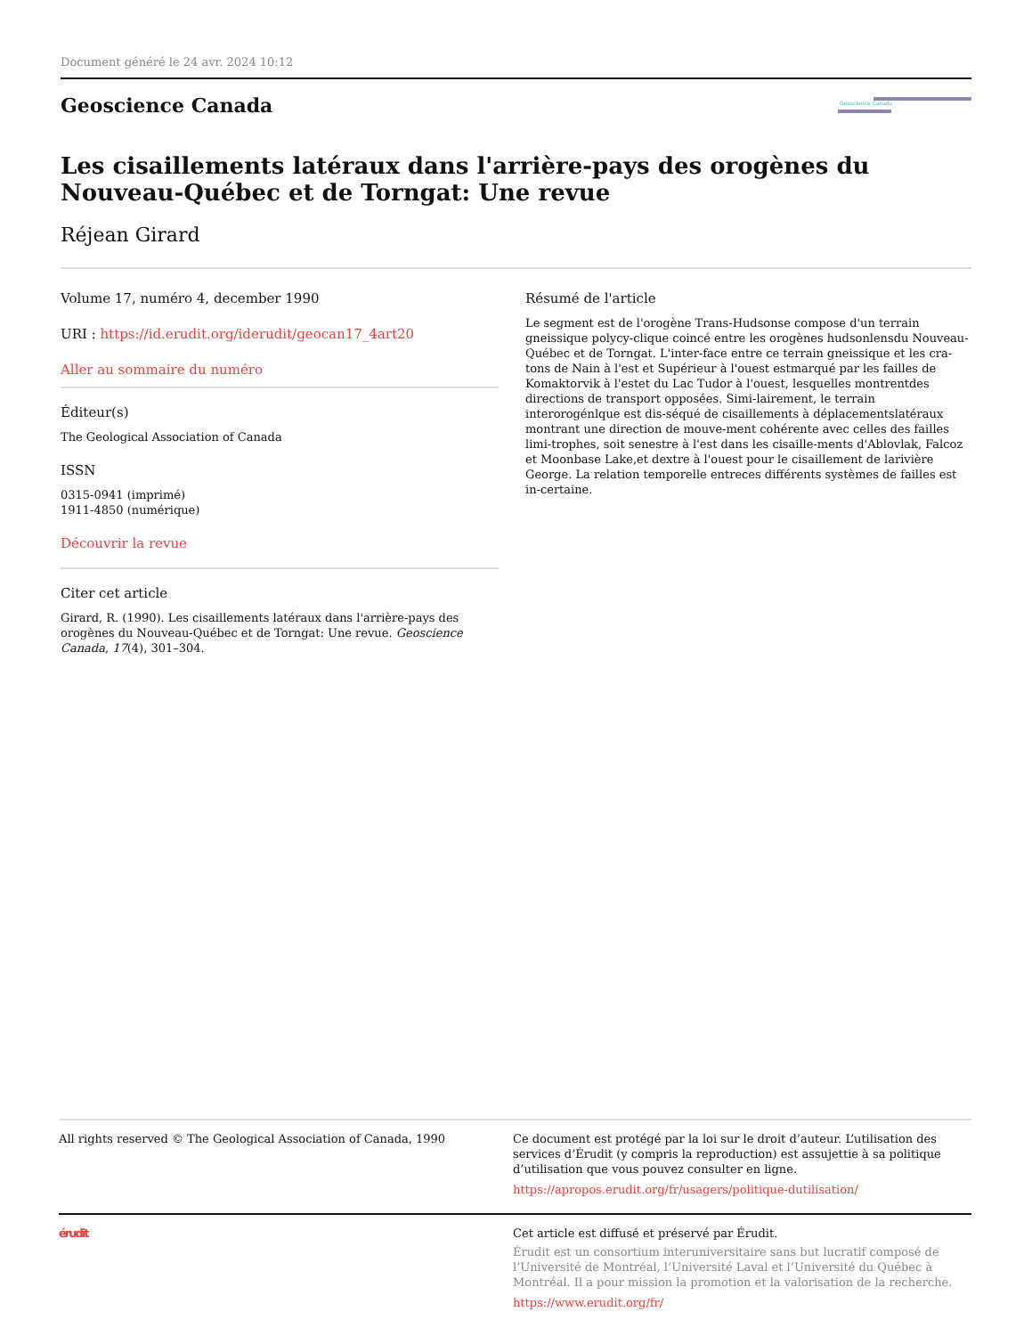Document généré le 24 avr. 2024 10:12
Geoscience Canada
Geoscience Canada
Les cisaillements latéraux dans l'arrière-pays des orogènes du Nouveau-Québec et de Torngat: Une revue
Réjean Girard
Volume 17, numéro 4, december 1990
URI : https://id.erudit.org/iderudit/geocan17_4art20
Aller au sommaire du numéro
Éditeur(s)
The Geological Association of Canada
ISSN
0315-0941 (imprimé)
1911-4850 (numérique)
Découvrir la revue
Citer cet article
Girard, R. (1990). Les cisaillements latéraux dans l'arrière-pays des orogènes du Nouveau-Québec et de Torngat: Une revue. Geoscience Canada, 17(4), 301–304.
Résumé de l'article
Le segment est de l'orogène Trans-Hudsonse compose d'un terrain gneissique polycy-clique coincé entre les orogènes hudsonlensdu Nouveau-Québec et de Torngat. L'inter-face entre ce terrain gneissique et les cra-tons de Nain à l'est et Supérieur à l'ouest estmarqué par les failles de Komaktorvik à l'estet du Lac Tudor à l'ouest, lesquelles montrentdes directions de transport opposées. Simi-lairement, le terrain interorogénlque est dis-séqué de cisaillements à déplacementslatéraux montrant une direction de mouve-ment cohérente avec celles des failles limi-trophes, soit senestre à l'est dans les cisaille-ments d'Ablovlak, Falcoz et Moonbase Lake,et dextre à l'ouest pour le cisaillement de larivière George. La relation temporelle entreces différents systèmes de failles est in-certaine.
All rights reserved © The Geological Association of Canada, 1990 Ce document est protégé par la loi sur le droit d’auteur. L’utilisation des services d’Érudit (y compris la reproduction) est assujettie à sa politique d’utilisation que vous pouvez consulter en ligne.
https://apropos.erudit.org/fr/usagers/politique-dutilisation/
érudit Cet article est diffusé et préservé par Érudit.
Érudit est un consortium interuniversitaire sans but lucratif composé de l’Université de Montréal, l’Université Laval et l’Université du Québec à Montréal. Il a pour mission la promotion et la valorisation de la recherche.
https://www.erudit.org/fr/